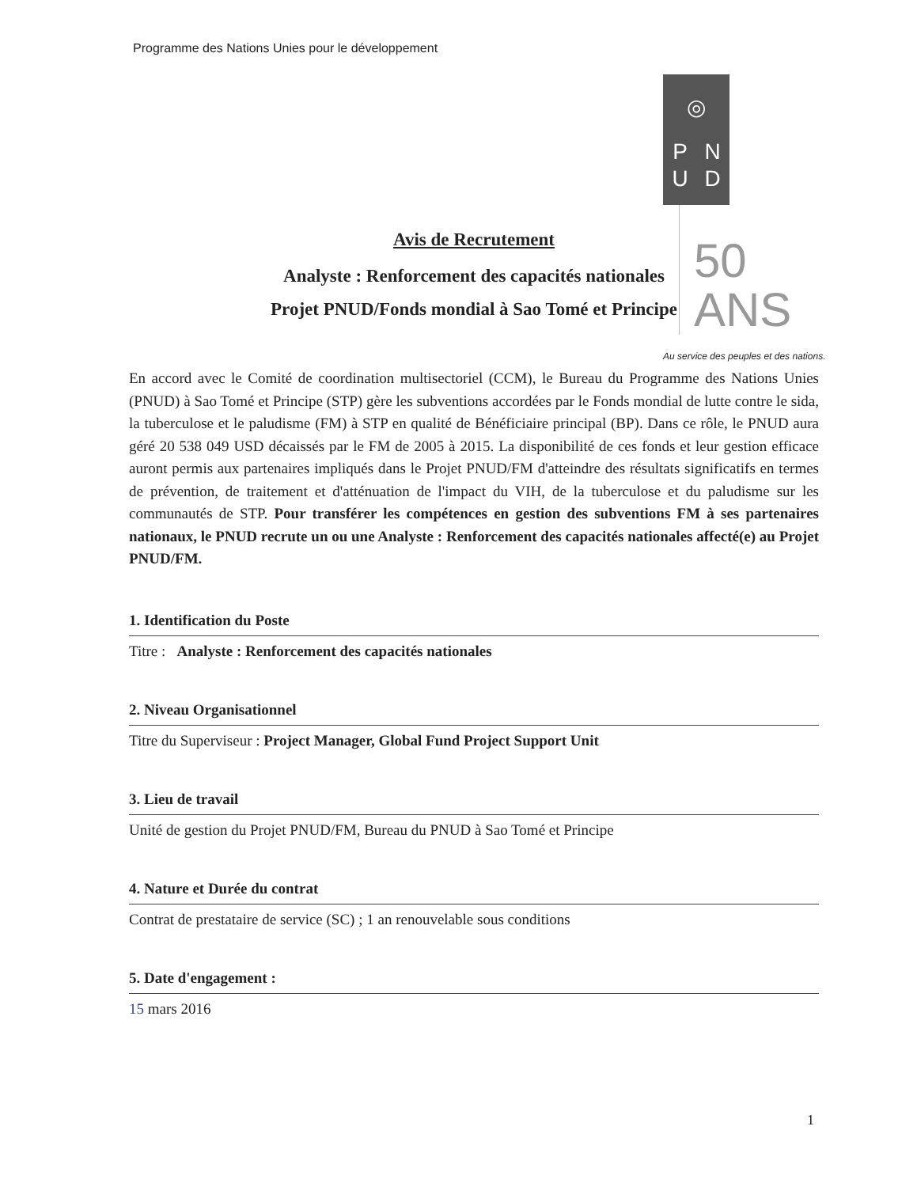Programme des Nations Unies pour le développement
◎
PNUD
50
ANS
Au service des peuples et des nations.
Avis de Recrutement
Analyste : Renforcement des capacités nationales
Projet PNUD/Fonds mondial à Sao Tomé et Principe
En accord avec le Comité de coordination multisectoriel (CCM), le Bureau du Programme des Nations Unies (PNUD) à Sao Tomé et Principe (STP) gère les subventions accordées par le Fonds mondial de lutte contre le sida, la tuberculose et le paludisme (FM) à STP en qualité de Bénéficiaire principal (BP). Dans ce rôle, le PNUD aura géré 20 538 049 USD décaissés par le FM de 2005 à 2015. La disponibilité de ces fonds et leur gestion efficace auront permis aux partenaires impliqués dans le Projet PNUD/FM d'atteindre des résultats significatifs en termes de prévention, de traitement et d'atténuation de l'impact du VIH, de la tuberculose et du paludisme sur les communautés de STP. Pour transférer les compétences en gestion des subventions FM à ses partenaires nationaux, le PNUD recrute un ou une Analyste : Renforcement des capacités nationales affecté(e) au Projet PNUD/FM.
1. Identification du Poste
Titre : Analyste : Renforcement des capacités nationales
2. Niveau Organisationnel
Titre du Superviseur : Project Manager, Global Fund Project Support Unit
3. Lieu de travail
Unité de gestion du Projet PNUD/FM, Bureau du PNUD à Sao Tomé et Principe
4. Nature et Durée du contrat
Contrat de prestataire de service (SC) ; 1 an renouvelable sous conditions
5. Date d'engagement :
15 mars 2016
1